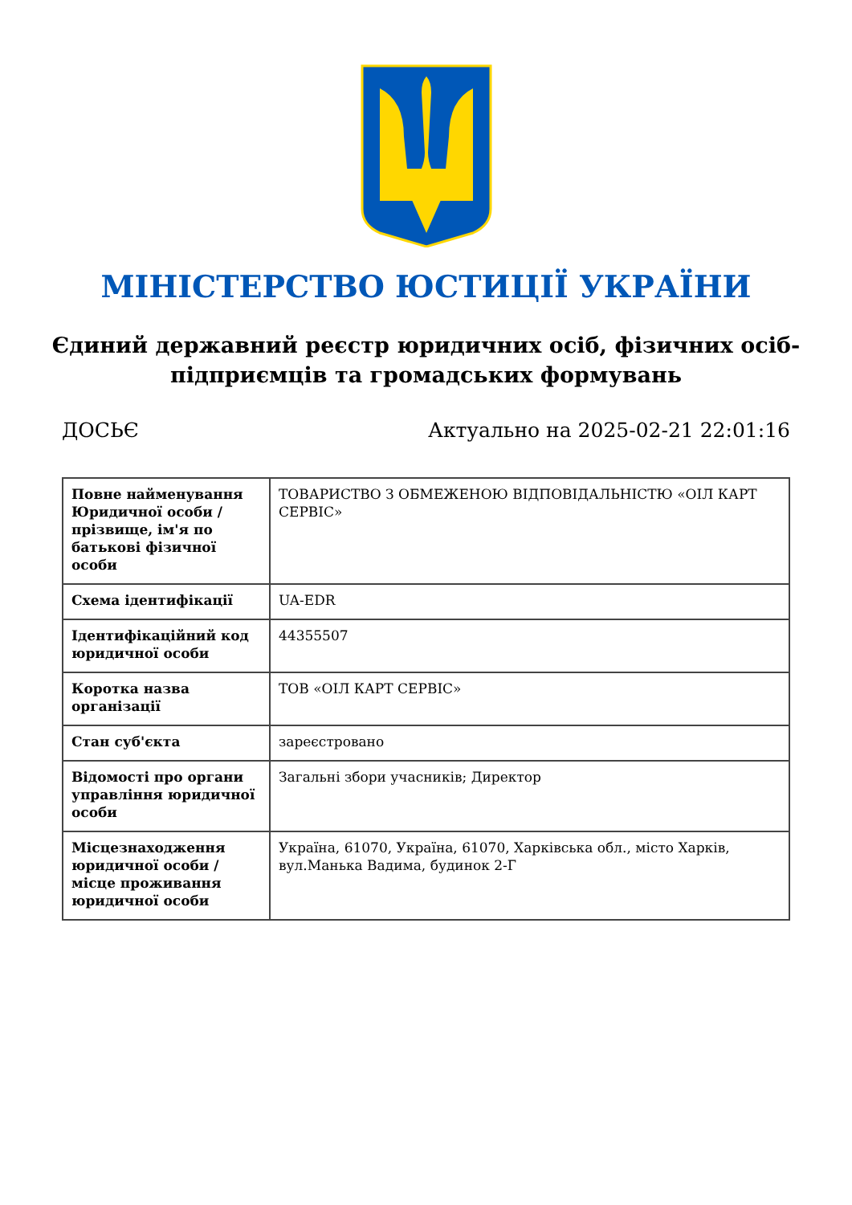МІНІСТЕРСТВО ЮСТИЦІЇ УКРАЇНИ
Єдиний державний реєстр юридичних осіб, фізичних осіб-підприємців та громадських формувань
ДОСЬЄ Актуально на 2025-02-21 22:01:16
| Повне найменування Юридичної особи / прізвище, ім'я по батькові фізичної особи | ТОВАРИСТВО З ОБМЕЖЕНОЮ ВІДПОВІДАЛЬНІСТЮ «ОІЛ КАРТ СЕРВІС» |
| Схема ідентифікації | UA-EDR |
| Ідентифікаційний код юридичної особи | 44355507 |
| Коротка назва організації | ТОВ «ОІЛ КАРТ СЕРВІС» |
| Стан суб'єкта | зареєстровано |
| Відомості про органи управління юридичної особи | Загальні збори учасників; Директор |
| Місцезнаходження юридичної особи / місце проживання юридичної особи | Україна, 61070, Україна, 61070, Харківська обл., місто Харків, вул.Манька Вадима, будинок 2-Г |